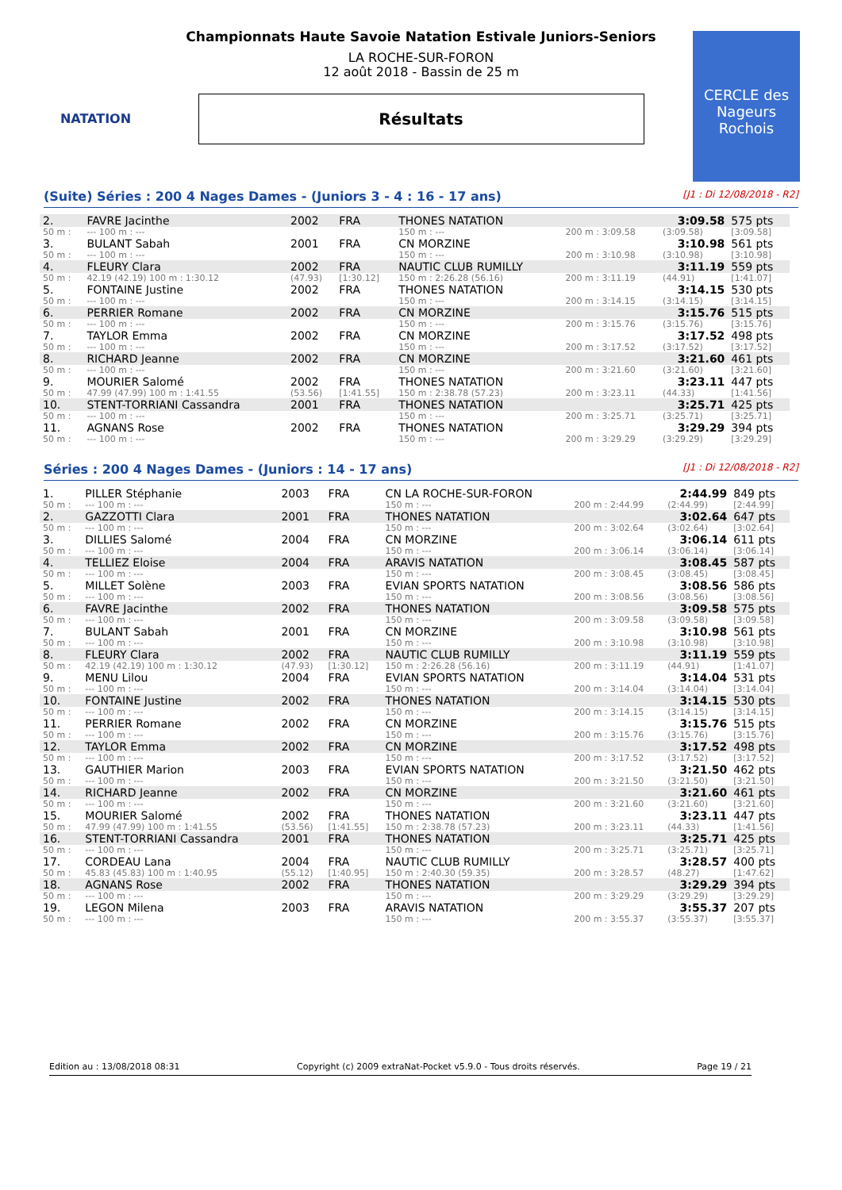NATATION
CERCLE des Nageurs Rochois
Championnats Haute Savoie Natation Estivale Juniors-Seniors
LA ROCHE-SUR-FORON
12 août 2018 - Bassin de 25 m
Résultats
(Suite) Séries : 200 4 Nages Dames - (Juniors 3 - 4 : 16 - 17 ans) [J1 : Di 12/08/2018 - R2]
| 2. | FAVRE Jacinthe | 2002 | FRA | THONES NATATION | | 3:09.58 | 575 pts |
| 50 m : | --- 100 m : --- | | | 150 m : --- | 200 m : 3:09.58 | (3:09.58) | [3:09.58] |
| 3. | BULANT Sabah | 2001 | FRA | CN MORZINE | | 3:10.98 | 561 pts |
| 50 m : | --- 100 m : --- | | | 150 m : --- | 200 m : 3:10.98 | (3:10.98) | [3:10.98] |
| 4. | FLEURY Clara | 2002 | FRA | NAUTIC CLUB RUMILLY | | 3:11.19 | 559 pts |
| 50 m : | 42.19 (42.19) 100 m : 1:30.12 | (47.93) | [1:30.12] | 150 m : 2:26.28 (56.16) | 200 m : 3:11.19 | (44.91) | [1:41.07] |
| 5. | FONTAINE Justine | 2002 | FRA | THONES NATATION | | 3:14.15 | 530 pts |
| 50 m : | --- 100 m : --- | | | 150 m : --- | 200 m : 3:14.15 | (3:14.15) | [3:14.15] |
| 6. | PERRIER Romane | 2002 | FRA | CN MORZINE | | 3:15.76 | 515 pts |
| 50 m : | --- 100 m : --- | | | 150 m : --- | 200 m : 3:15.76 | (3:15.76) | [3:15.76] |
| 7. | TAYLOR Emma | 2002 | FRA | CN MORZINE | | 3:17.52 | 498 pts |
| 50 m : | --- 100 m : --- | | | 150 m : --- | 200 m : 3:17.52 | (3:17.52) | [3:17.52] |
| 8. | RICHARD Jeanne | 2002 | FRA | CN MORZINE | | 3:21.60 | 461 pts |
| 50 m : | --- 100 m : --- | | | 150 m : --- | 200 m : 3:21.60 | (3:21.60) | [3:21.60] |
| 9. | MOURIER Salomé | 2002 | FRA | THONES NATATION | | 3:23.11 | 447 pts |
| 50 m : | 47.99 (47.99) 100 m : 1:41.55 | (53.56) | [1:41.55] | 150 m : 2:38.78 (57.23) | 200 m : 3:23.11 | (44.33) | [1:41.56] |
| 10. | STENT-TORRIANI Cassandra | 2001 | FRA | THONES NATATION | | 3:25.71 | 425 pts |
| 50 m : | --- 100 m : --- | | | 150 m : --- | 200 m : 3:25.71 | (3:25.71) | [3:25.71] |
| 11. | AGNANS Rose | 2002 | FRA | THONES NATATION | | 3:29.29 | 394 pts |
| 50 m : | --- 100 m : --- | | | 150 m : --- | 200 m : 3:29.29 | (3:29.29) | [3:29.29] |
Séries : 200 4 Nages Dames - (Juniors : 14 - 17 ans) [J1 : Di 12/08/2018 - R2]
| 1. | PILLER Stéphanie | 2003 | FRA | CN LA ROCHE-SUR-FORON | | 2:44.99 | 849 pts |
| 50 m : | --- 100 m : --- | | | 150 m : --- | 200 m : 2:44.99 | (2:44.99) | [2:44.99] |
| 2. | GAZZOTTI Clara | 2001 | FRA | THONES NATATION | | 3:02.64 | 647 pts |
| 50 m : | --- 100 m : --- | | | 150 m : --- | 200 m : 3:02.64 | (3:02.64) | [3:02.64] |
| 3. | DILLIES Salomé | 2004 | FRA | CN MORZINE | | 3:06.14 | 611 pts |
| 50 m : | --- 100 m : --- | | | 150 m : --- | 200 m : 3:06.14 | (3:06.14) | [3:06.14] |
| 4. | TELLIEZ Eloise | 2004 | FRA | ARAVIS NATATION | | 3:08.45 | 587 pts |
| 50 m : | --- 100 m : --- | | | 150 m : --- | 200 m : 3:08.45 | (3:08.45) | [3:08.45] |
| 5. | MILLET Solène | 2003 | FRA | EVIAN SPORTS NATATION | | 3:08.56 | 586 pts |
| 50 m : | --- 100 m : --- | | | 150 m : --- | 200 m : 3:08.56 | (3:08.56) | [3:08.56] |
| 6. | FAVRE Jacinthe | 2002 | FRA | THONES NATATION | | 3:09.58 | 575 pts |
| 50 m : | --- 100 m : --- | | | 150 m : --- | 200 m : 3:09.58 | (3:09.58) | [3:09.58] |
| 7. | BULANT Sabah | 2001 | FRA | CN MORZINE | | 3:10.98 | 561 pts |
| 50 m : | --- 100 m : --- | | | 150 m : --- | 200 m : 3:10.98 | (3:10.98) | [3:10.98] |
| 8. | FLEURY Clara | 2002 | FRA | NAUTIC CLUB RUMILLY | | 3:11.19 | 559 pts |
| 50 m : | 42.19 (42.19) 100 m : 1:30.12 | (47.93) | [1:30.12] | 150 m : 2:26.28 (56.16) | 200 m : 3:11.19 | (44.91) | [1:41.07] |
| 9. | MENU Lilou | 2004 | FRA | EVIAN SPORTS NATATION | | 3:14.04 | 531 pts |
| 50 m : | --- 100 m : --- | | | 150 m : --- | 200 m : 3:14.04 | (3:14.04) | [3:14.04] |
| 10. | FONTAINE Justine | 2002 | FRA | THONES NATATION | | 3:14.15 | 530 pts |
| 50 m : | --- 100 m : --- | | | 150 m : --- | 200 m : 3:14.15 | (3:14.15) | [3:14.15] |
| 11. | PERRIER Romane | 2002 | FRA | CN MORZINE | | 3:15.76 | 515 pts |
| 50 m : | --- 100 m : --- | | | 150 m : --- | 200 m : 3:15.76 | (3:15.76) | [3:15.76] |
| 12. | TAYLOR Emma | 2002 | FRA | CN MORZINE | | 3:17.52 | 498 pts |
| 50 m : | --- 100 m : --- | | | 150 m : --- | 200 m : 3:17.52 | (3:17.52) | [3:17.52] |
| 13. | GAUTHIER Marion | 2003 | FRA | EVIAN SPORTS NATATION | | 3:21.50 | 462 pts |
| 50 m : | --- 100 m : --- | | | 150 m : --- | 200 m : 3:21.50 | (3:21.50) | [3:21.50] |
| 14. | RICHARD Jeanne | 2002 | FRA | CN MORZINE | | 3:21.60 | 461 pts |
| 50 m : | --- 100 m : --- | | | 150 m : --- | 200 m : 3:21.60 | (3:21.60) | [3:21.60] |
| 15. | MOURIER Salomé | 2002 | FRA | THONES NATATION | | 3:23.11 | 447 pts |
| 50 m : | 47.99 (47.99) 100 m : 1:41.55 | (53.56) | [1:41.55] | 150 m : 2:38.78 (57.23) | 200 m : 3:23.11 | (44.33) | [1:41.56] |
| 16. | STENT-TORRIANI Cassandra | 2001 | FRA | THONES NATATION | | 3:25.71 | 425 pts |
| 50 m : | --- 100 m : --- | | | 150 m : --- | 200 m : 3:25.71 | (3:25.71) | [3:25.71] |
| 17. | CORDEAU Lana | 2004 | FRA | NAUTIC CLUB RUMILLY | | 3:28.57 | 400 pts |
| 50 m : | 45.83 (45.83) 100 m : 1:40.95 | (55.12) | [1:40.95] | 150 m : 2:40.30 (59.35) | 200 m : 3:28.57 | (48.27) | [1:47.62] |
| 18. | AGNANS Rose | 2002 | FRA | THONES NATATION | | 3:29.29 | 394 pts |
| 50 m : | --- 100 m : --- | | | 150 m : --- | 200 m : 3:29.29 | (3:29.29) | [3:29.29] |
| 19. | LEGON Milena | 2003 | FRA | ARAVIS NATATION | | 3:55.37 | 207 pts |
| 50 m : | --- 100 m : --- | | | 150 m : --- | 200 m : 3:55.37 | (3:55.37) | [3:55.37] |
Edition au : 13/08/2018 08:31 Copyright (c) 2009 extraNat-Pocket v5.9.0 - Tous droits réservés. Page 19 / 21